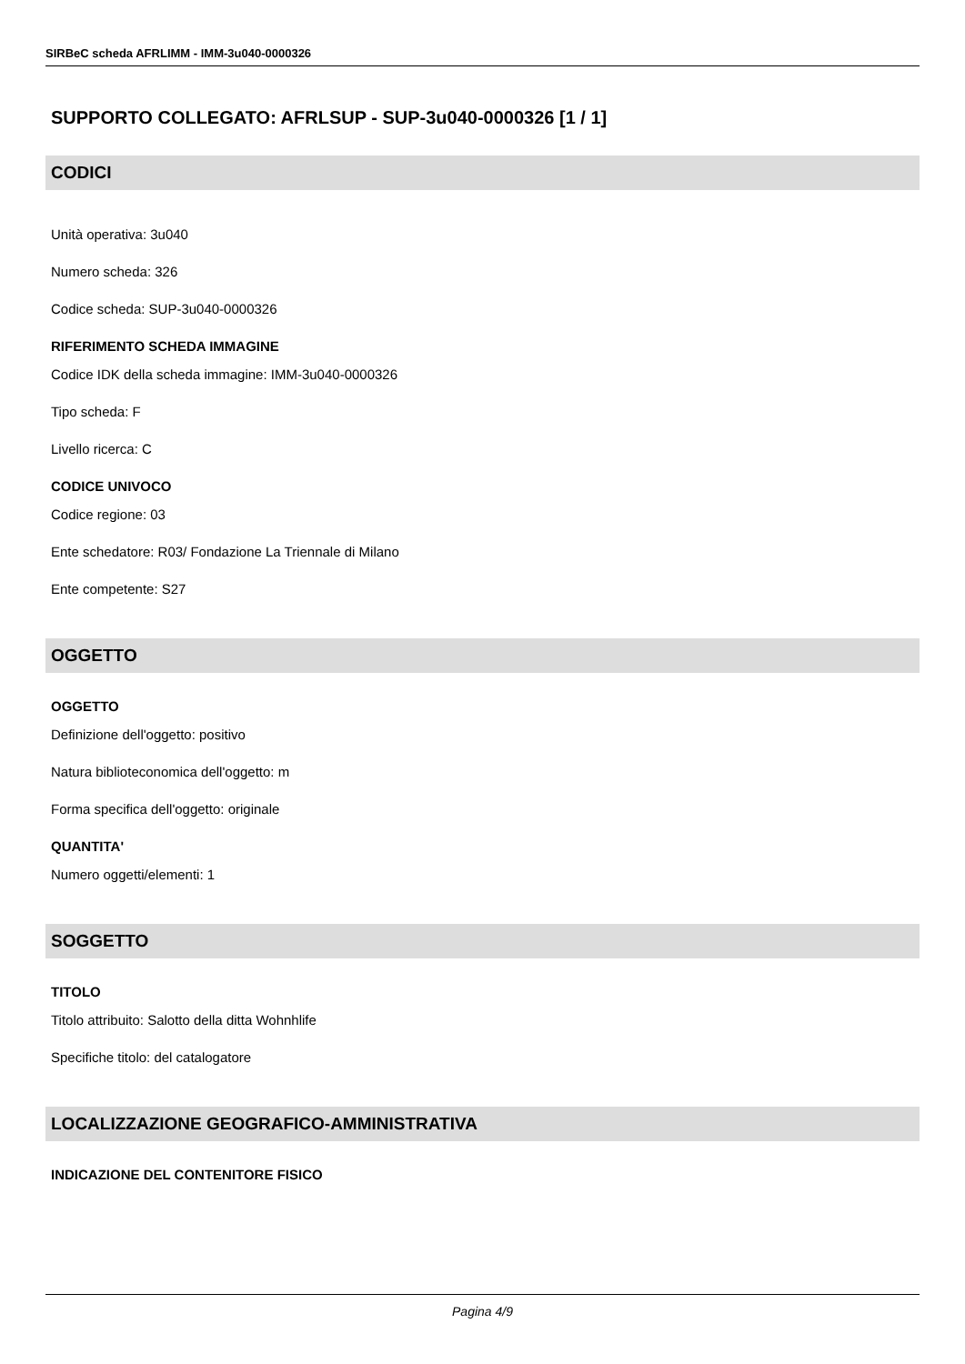SIRBeC scheda AFRLIMM - IMM-3u040-0000326
SUPPORTO COLLEGATO: AFRLSUP - SUP-3u040-0000326 [1 / 1]
CODICI
Unità operativa: 3u040
Numero scheda: 326
Codice scheda: SUP-3u040-0000326
RIFERIMENTO SCHEDA IMMAGINE
Codice IDK della scheda immagine: IMM-3u040-0000326
Tipo scheda: F
Livello ricerca: C
CODICE UNIVOCO
Codice regione: 03
Ente schedatore: R03/ Fondazione La Triennale di Milano
Ente competente: S27
OGGETTO
OGGETTO
Definizione dell'oggetto: positivo
Natura biblioteconomica dell'oggetto: m
Forma specifica dell'oggetto: originale
QUANTITA'
Numero oggetti/elementi: 1
SOGGETTO
TITOLO
Titolo attribuito: Salotto della ditta Wohnhlife
Specifiche titolo: del catalogatore
LOCALIZZAZIONE GEOGRAFICO-AMMINISTRATIVA
INDICAZIONE DEL CONTENITORE FISICO
Pagina 4/9